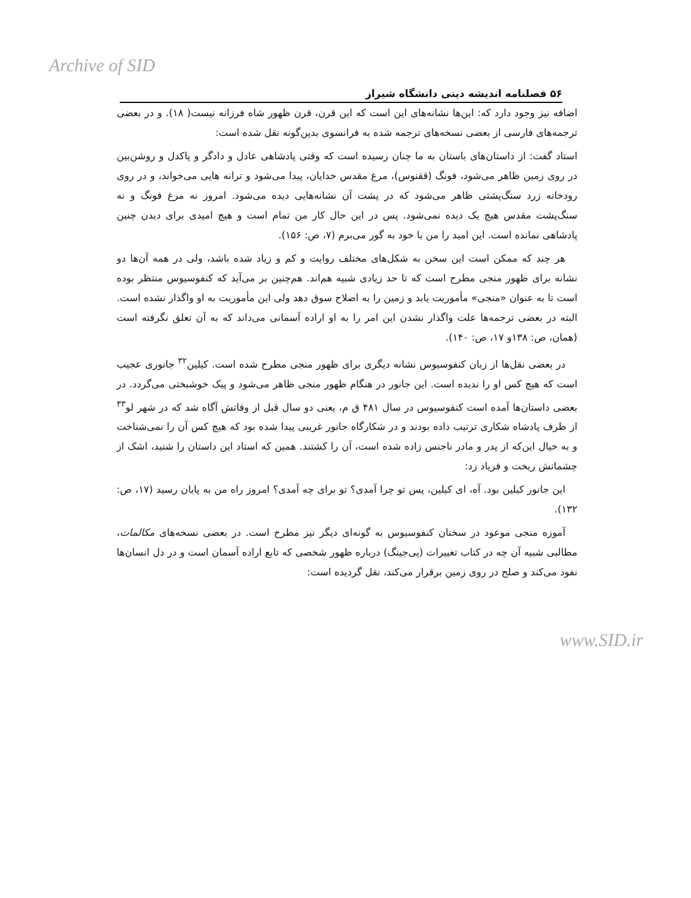Archive of SID
۵۶ فصلنامه اندیشه دینی دانشگاه شیراز
اضافه نیز وجود دارد که: این‌ها نشانه‌های این است که این قرن، قرن ظهور شاه فرزانه نیست( ۱۸). و در بعضی ترجمه‌های فارسی از بعضی نسخه‌های ترجمه شده به فرانسوی بدین‌گونه نقل شده است:
استاد گفت: از داستان‌های باستان به ما چنان رسیده است که وقتی پادشاهی عادل و دادگر و پاکدل و روشن‌بین در روی زمین ظاهر می‌شود، فونگ (ققنوس)، مرغ مقدس خدایان، پیدا می‌شود و ترانه هایی می‌خواند، و در روی رودخانه زرد سنگ‌پشتی ظاهر می‌شود که در پشت آن نشانه‌هایی دیده می‌شود. امروز نه مرغ فونگ و نه سنگ‌پشت مقدس هیچ یک دیده نمی‌شود. پس در این حال کار من تمام است و هیچ امیدی برای دیدن چنین پادشاهی نمانده است. این امید را من با خود به گور می‌برم (۷، ص: ۱۵۶).
هر چند که ممکن است این سخن به شکل‌های مختلف روایت و کم و زیاد شده باشد، ولی در همه آن‌ها دو نشانه برای ظهور منجی مطرح است که تا حد زیادی شبیه هم‌اند. هم‌چنین بر می‌آید که کنفوسیوس منتظر بوده است تا به عنوان «منجی» مأموریت یابد و زمین را به اصلاح سوق دهد ولی این مأموریت به او واگذار نشده است. البته در بعضی ترجمه‌ها علت واگذار نشدن این امر را به او اراده آسمانی می‌داند که به آن تعلق نگرفته است (همان، ص: ۱۳۸و ۱۷، ص: ۱۴۰).
در بعضی نقل‌ها از زبان کنفوسیوس نشانه دیگری برای ظهور منجی مطرح شده است. کیلین<sup>۳۲</sup> جانوری عجیب است که هیچ کس او را ندیده است. این جانور در هنگام ظهور منجی ظاهر می‌شود و پیک خوشبختی می‌گردد. در بعضی داستان‌ها آمده است کنفوسیوس در سال ۴۸۱ ق م، یعنی دو سال قبل از وفاتش آگاه شد که در شهر لو<sup>۳۳</sup> از طرف پادشاه شکاری ترتیب داده بودند و در شکارگاه جانور غریبی پیدا شده بود که هیچ کس آن را نمی‌شناخت و به خیال این‌که از پدر و مادر ناجنس زاده شده است، آن را کشتند. همین که استاد این داستان را شنید، اشک از چشمانش ریخت و فریاد زد:
این جانور کیلین بود. آه، ای کیلین، پس تو چرا آمدی؟ تو برای چه آمدی؟ امروز راه من به پایان رسید (۱۷، ص: ۱۳۲).
آموزه منجی موعود در سخنان کنفوسیوس به گونه‌ای دیگر نیز مطرح است. در بعضی نسخه‌های مکالمات، مطالبی شبیه آن چه در کتاب تغییرات (یی‌جینگ) درباره ظهور شخصی که تابع اراده آسمان است و در دل انسان‌ها نفوذ می‌کند و صلح در روی زمین برقرار می‌کند، نقل گردیده است:
www.SID.ir